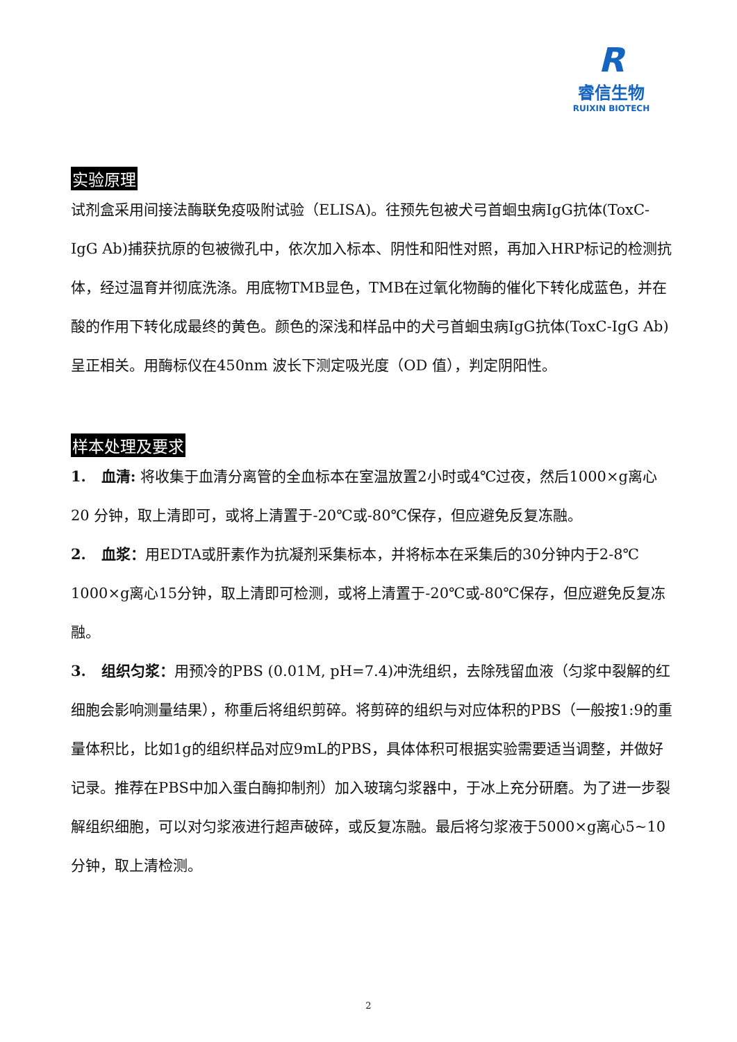R
睿信生物
RUIXIN BIOTECH
实验原理
试剂盒采用间接法酶联免疫吸附试验（ELISA)。往预先包被犬弓首蛔虫病IgG抗体(ToxC-IgG Ab)捕获抗原的包被微孔中，依次加入标本、阴性和阳性对照，再加入HRP标记的检测抗体，经过温育并彻底洗涤。用底物TMB显色，TMB在过氧化物酶的催化下转化成蓝色，并在酸的作用下转化成最终的黄色。颜色的深浅和样品中的犬弓首蛔虫病IgG抗体(ToxC-IgG Ab)呈正相关。用酶标仪在450nm 波长下测定吸光度（OD 值），判定阴阳性。
样本处理及要求
1. 血清: 将收集于血清分离管的全血标本在室温放置2小时或4℃过夜，然后1000×g离心20 分钟，取上清即可，或将上清置于-20℃或-80℃保存，但应避免反复冻融。
2. 血浆：用EDTA或肝素作为抗凝剂采集标本，并将标本在采集后的30分钟内于2-8℃ 1000×g离心15分钟，取上清即可检测，或将上清置于-20℃或-80℃保存，但应避免反复冻融。
3. 组织匀浆：用预冷的PBS (0.01M, pH=7.4)冲洗组织，去除残留血液（匀浆中裂解的红细胞会影响测量结果），称重后将组织剪碎。将剪碎的组织与对应体积的PBS（一般按1:9的重量体积比，比如1g的组织样品对应9mL的PBS，具体体积可根据实验需要适当调整，并做好记录。推荐在PBS中加入蛋白酶抑制剂）加入玻璃匀浆器中，于冰上充分研磨。为了进一步裂解组织细胞，可以对匀浆液进行超声破碎，或反复冻融。最后将匀浆液于5000×g离心5~10分钟，取上清检测。
2